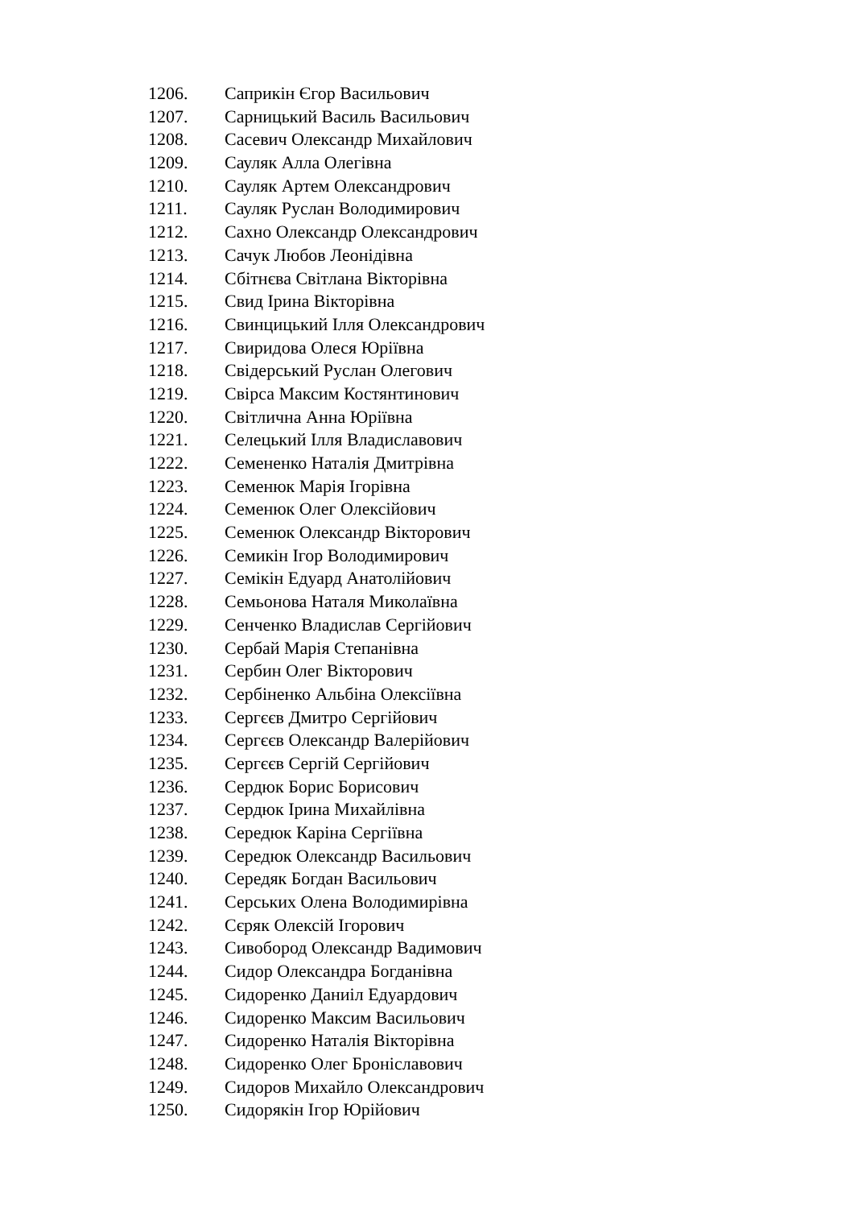1206. Саприкін Єгор Васильович
1207. Сарницький Василь Васильович
1208. Сасевич Олександр Михайлович
1209. Сауляк Алла Олегівна
1210. Сауляк Артем Олександрович
1211. Сауляк Руслан Володимирович
1212. Сахно Олександр Олександрович
1213. Сачук Любов Леонідівна
1214. Сбітнєва Світлана Вікторівна
1215. Свид Ірина Вікторівна
1216. Свинцицький Ілля Олександрович
1217. Свиридова Олеся Юріївна
1218. Свідерський Руслан Олегович
1219. Свірса Максим Костянтинович
1220. Світлична Анна Юріївна
1221. Селецький Ілля Владиславович
1222. Семененко Наталія Дмитрівна
1223. Семенюк Марія Ігорівна
1224. Семенюк Олег Олексійович
1225. Семенюк Олександр Вікторович
1226. Семикін Ігор Володимирович
1227. Семікін Едуард Анатолійович
1228. Семьонова Наталя Миколаївна
1229. Сенченко Владислав Сергійович
1230. Сербай Марія Степанівна
1231. Сербин Олег Вікторович
1232. Сербіненко Альбіна Олексіївна
1233. Сергєєв Дмитро Сергійович
1234. Сергєєв Олександр Валерійович
1235. Сергєєв Сергій Сергійович
1236. Сердюк Борис Борисович
1237. Сердюк Ірина Михайлівна
1238. Середюк Каріна Сергіївна
1239. Середюк Олександр Васильович
1240. Середяк Богдан Васильович
1241. Серських Олена Володимирівна
1242. Сєряк Олексій Ігорович
1243. Сивобород Олександр Вадимович
1244. Сидор Олександра Богданівна
1245. Сидоренко Даниіл Едуардович
1246. Сидоренко Максим Васильович
1247. Сидоренко Наталія Вікторівна
1248. Сидоренко Олег Броніславович
1249. Сидоров Михайло Олександрович
1250. Сидорякін Ігор Юрійович